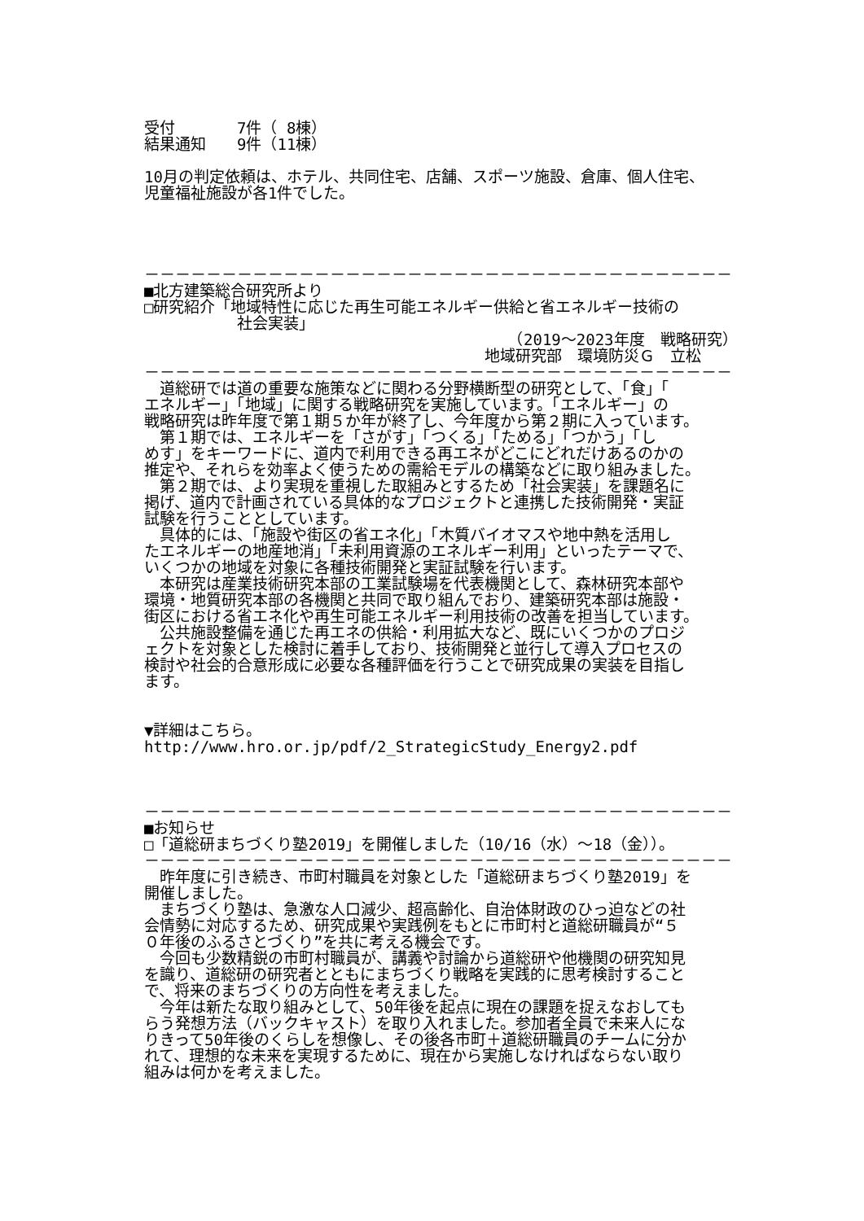受付　　　　7件（ 8棟） 結果通知　　9件（11棟） 10月の判定依頼は、ホテル、共同住宅、店舗、スポーツ施設、倉庫、個人住宅、 児童福祉施設が各1件でした。 －－－－－－－－－－－－－－－－－－－－－－－－－－－－－－－－－－－－－－ ■北方建築総合研究所より □研究紹介「地域特性に応じた再生可能エネルギー供給と省エネルギー技術の 　　　　　　社会実装」 　　　　　　　　　　　　　　　　　　　　　　　　（2019～2023年度　戦略研究） 　　　　　　　　　　　　　　　　　　　　　　地域研究部　環境防災Ｇ　立松 －－－－－－－－－－－－－－－－－－－－－－－－－－－－－－－－－－－－－－ 　道総研では道の重要な施策などに関わる分野横断型の研究として、「食」「 エネルギー」「地域」に関する戦略研究を実施しています。「エネルギー」の 戦略研究は昨年度で第１期５か年が終了し、今年度から第２期に入っています。 　第１期では、エネルギーを「さがす」「つくる」「ためる」「つかう」「し めす」をキーワードに、道内で利用できる再エネがどこにどれだけあるのかの 推定や、それらを効率よく使うための需給モデルの構築などに取り組みました。 　第２期では、より実現を重視した取組みとするため「社会実装」を課題名に 掲げ、道内で計画されている具体的なプロジェクトと連携した技術開発・実証 試験を行うこととしています。 　具体的には、「施設や街区の省エネ化」「木質バイオマスや地中熱を活用し たエネルギーの地産地消」「未利用資源のエネルギー利用」といったテーマで、 いくつかの地域を対象に各種技術開発と実証試験を行います。 　本研究は産業技術研究本部の工業試験場を代表機関として、森林研究本部や 環境・地質研究本部の各機関と共同で取り組んでおり、建築研究本部は施設・ 街区における省エネ化や再生可能エネルギー利用技術の改善を担当しています。 　公共施設整備を通じた再エネの供給・利用拡大など、既にいくつかのプロジ ェクトを対象とした検討に着手しており、技術開発と並行して導入プロセスの 検討や社会的合意形成に必要な各種評価を行うことで研究成果の実装を目指し ます。 ▼詳細はこちら。 http://www.hro.or.jp/pdf/2_StrategicStudy_Energy2.pdf －－－－－－－－－－－－－－－－－－－－－－－－－－－－－－－－－－－－－－ ■お知らせ □「道総研まちづくり塾2019」を開催しました（10/16（水）～18（金））。 －－－－－－－－－－－－－－－－－－－－－－－－－－－－－－－－－－－－－－ 　昨年度に引き続き、市町村職員を対象とした「道総研まちづくり塾2019」を 開催しました。 　まちづくり塾は、急激な人口減少、超高齢化、自治体財政のひっ迫などの社 会情勢に対応するため、研究成果や実践例をもとに市町村と道総研職員が“５ ０年後のふるさとづくり”を共に考える機会です。 　今回も少数精鋭の市町村職員が、講義や討論から道総研や他機関の研究知見 を識り、道総研の研究者とともにまちづくり戦略を実践的に思考検討すること で、将来のまちづくりの方向性を考えました。 　今年は新たな取り組みとして、50年後を起点に現在の課題を捉えなおしても らう発想方法（バックキャスト）を取り入れました。参加者全員で未来人にな りきって50年後のくらしを想像し、その後各市町＋道総研職員のチームに分か れて、理想的な未来を実現するために、現在から実施しなければならない取り 組みは何かを考えました。